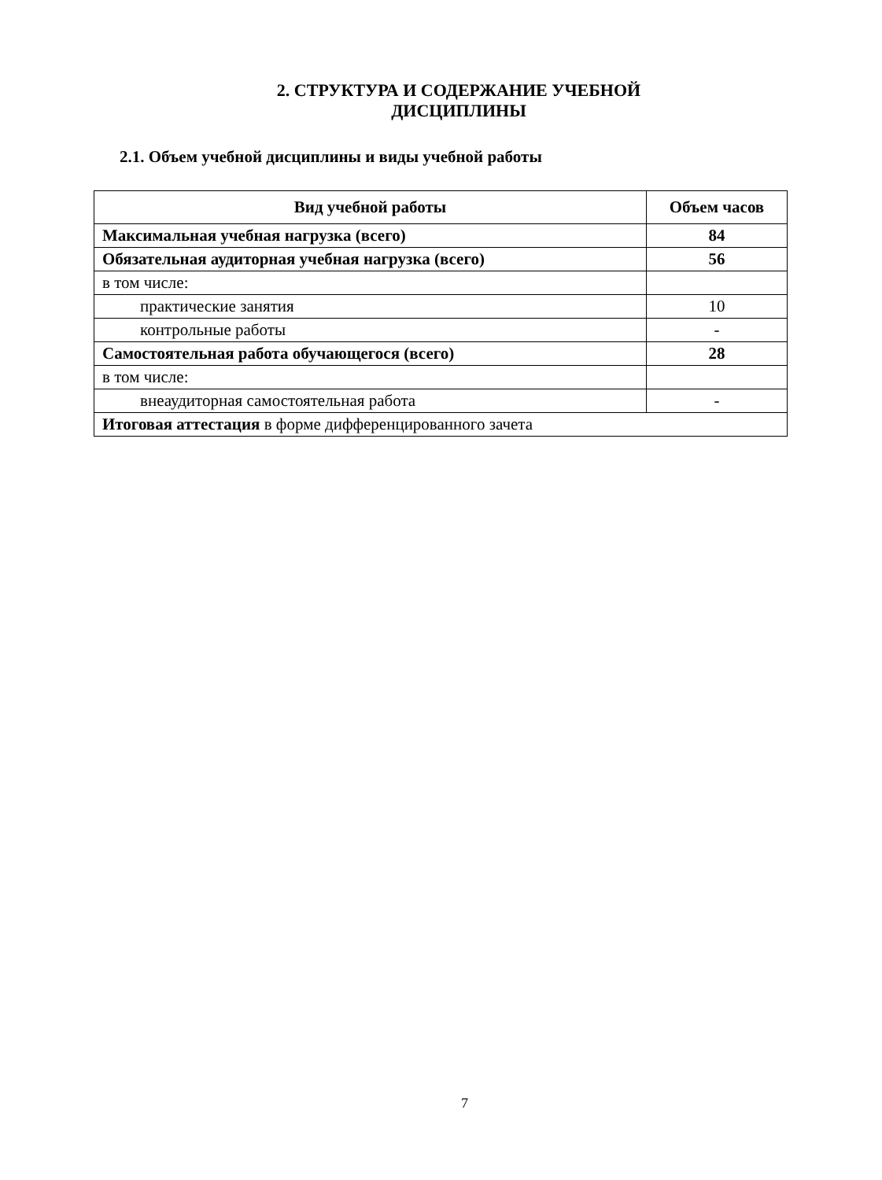2. СТРУКТУРА И СОДЕРЖАНИЕ УЧЕБНОЙ
ДИСЦИПЛИНЫ
2.1. Объем учебной дисциплины и виды учебной работы
| Вид учебной работы | Объем часов |
| --- | --- |
| Максимальная учебная нагрузка (всего) | 84 |
| Обязательная аудиторная учебная нагрузка (всего) | 56 |
| в том числе: | |
| практические занятия | 10 |
| контрольные работы | - |
| Самостоятельная работа обучающегося (всего) | 28 |
| в том числе: | |
| внеаудиторная самостоятельная работа | - |
| Итоговая аттестация в форме дифференцированного зачета | |
7